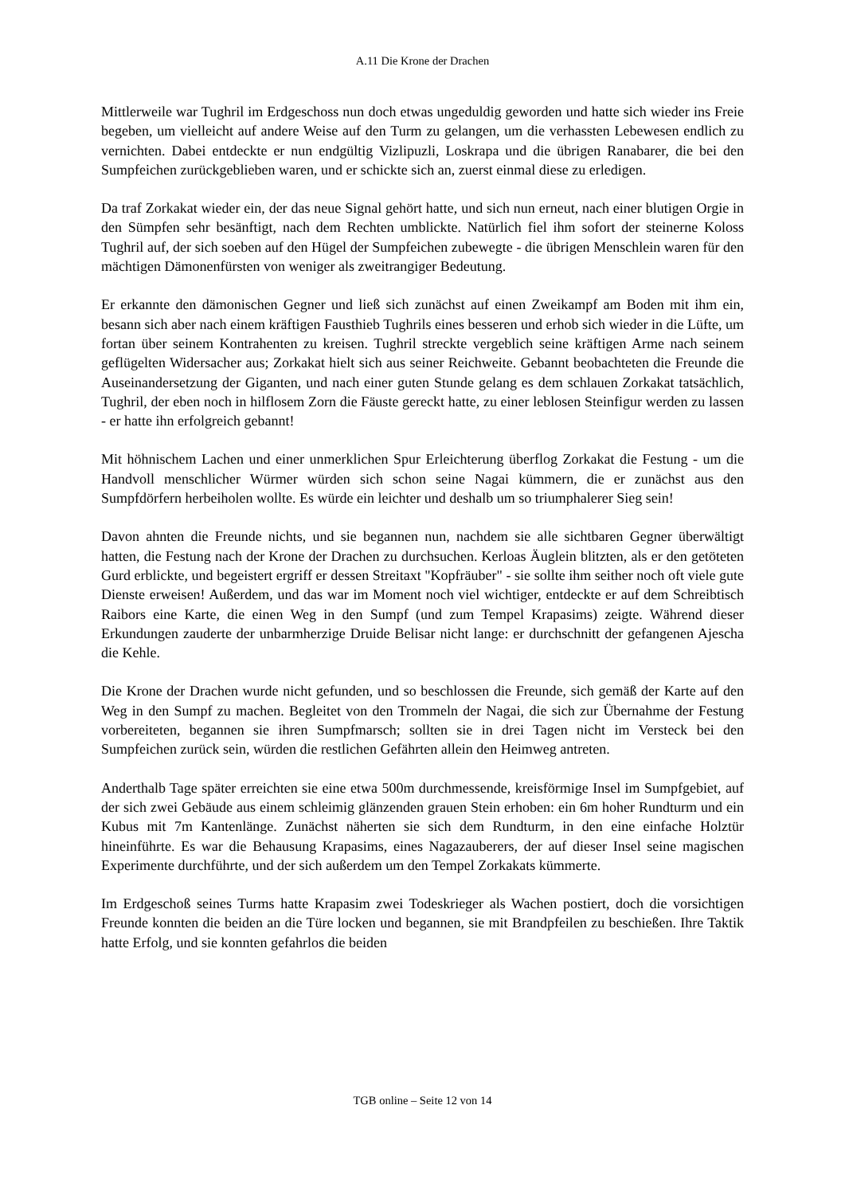A.11 Die Krone der Drachen
Mittlerweile war Tughril im Erdgeschoss nun doch etwas ungeduldig geworden und hatte sich wieder ins Freie begeben, um vielleicht auf andere Weise auf den Turm zu gelangen, um die verhassten Lebewesen endlich zu vernichten. Dabei entdeckte er nun endgültig Vizlipuzli, Loskrapa und die übrigen Ranabarer, die bei den Sumpfeichen zurückgeblieben waren, und er schickte sich an, zuerst einmal diese zu erledigen.
Da traf Zorkakat wieder ein, der das neue Signal gehört hatte, und sich nun erneut, nach einer blutigen Orgie in den Sümpfen sehr besänftigt, nach dem Rechten umblickte. Natürlich fiel ihm sofort der steinerne Koloss Tughril auf, der sich soeben auf den Hügel der Sumpfeichen zubewegte - die übrigen Menschlein waren für den mächtigen Dämonenfürsten von weniger als zweitrangiger Bedeutung.
Er erkannte den dämonischen Gegner und ließ sich zunächst auf einen Zweikampf am Boden mit ihm ein, besann sich aber nach einem kräftigen Fausthieb Tughrils eines besseren und erhob sich wieder in die Lüfte, um fortan über seinem Kontrahenten zu kreisen. Tughril streckte vergeblich seine kräftigen Arme nach seinem geflügelten Widersacher aus; Zorkakat hielt sich aus seiner Reichweite. Gebannt beobachteten die Freunde die Auseinandersetzung der Giganten, und nach einer guten Stunde gelang es dem schlauen Zorkakat tatsächlich, Tughril, der eben noch in hilflosem Zorn die Fäuste gereckt hatte, zu einer leblosen Steinfigur werden zu lassen - er hatte ihn erfolgreich gebannt!
Mit höhnischem Lachen und einer unmerklichen Spur Erleichterung überflog Zorkakat die Festung - um die Handvoll menschlicher Würmer würden sich schon seine Nagai kümmern, die er zunächst aus den Sumpfdörfern herbeiholen wollte. Es würde ein leichter und deshalb um so triumphalerer Sieg sein!
Davon ahnten die Freunde nichts, und sie begannen nun, nachdem sie alle sichtbaren Gegner überwältigt hatten, die Festung nach der Krone der Drachen zu durchsuchen. Kerloas Äuglein blitzten, als er den getöteten Gurd erblickte, und begeistert ergriff er dessen Streitaxt "Kopfräuber" - sie sollte ihm seither noch oft viele gute Dienste erweisen! Außerdem, und das war im Moment noch viel wichtiger, entdeckte er auf dem Schreibtisch Raibors eine Karte, die einen Weg in den Sumpf (und zum Tempel Krapasims) zeigte. Während dieser Erkundungen zauderte der unbarmherzige Druide Belisar nicht lange: er durchschnitt der gefangenen Ajescha die Kehle.
Die Krone der Drachen wurde nicht gefunden, und so beschlossen die Freunde, sich gemäß der Karte auf den Weg in den Sumpf zu machen. Begleitet von den Trommeln der Nagai, die sich zur Übernahme der Festung vorbereiteten, begannen sie ihren Sumpfmarsch; sollten sie in drei Tagen nicht im Versteck bei den Sumpfeichen zurück sein, würden die restlichen Gefährten allein den Heimweg antreten.
Anderthalb Tage später erreichten sie eine etwa 500m durchmessende, kreisförmige Insel im Sumpfgebiet, auf der sich zwei Gebäude aus einem schleimig glänzenden grauen Stein erhoben: ein 6m hoher Rundturm und ein Kubus mit 7m Kantenlänge. Zunächst näherten sie sich dem Rundturm, in den eine einfache Holztür hineinführte. Es war die Behausung Krapasims, eines Nagazauberers, der auf dieser Insel seine magischen Experimente durchführte, und der sich außerdem um den Tempel Zorkakats kümmerte.
Im Erdgeschoß seines Turms hatte Krapasim zwei Todeskrieger als Wachen postiert, doch die vorsichtigen Freunde konnten die beiden an die Türe locken und begannen, sie mit Brandpfeilen zu beschießen. Ihre Taktik hatte Erfolg, und sie konnten gefahrlos die beiden
TGB online – Seite 12 von 14